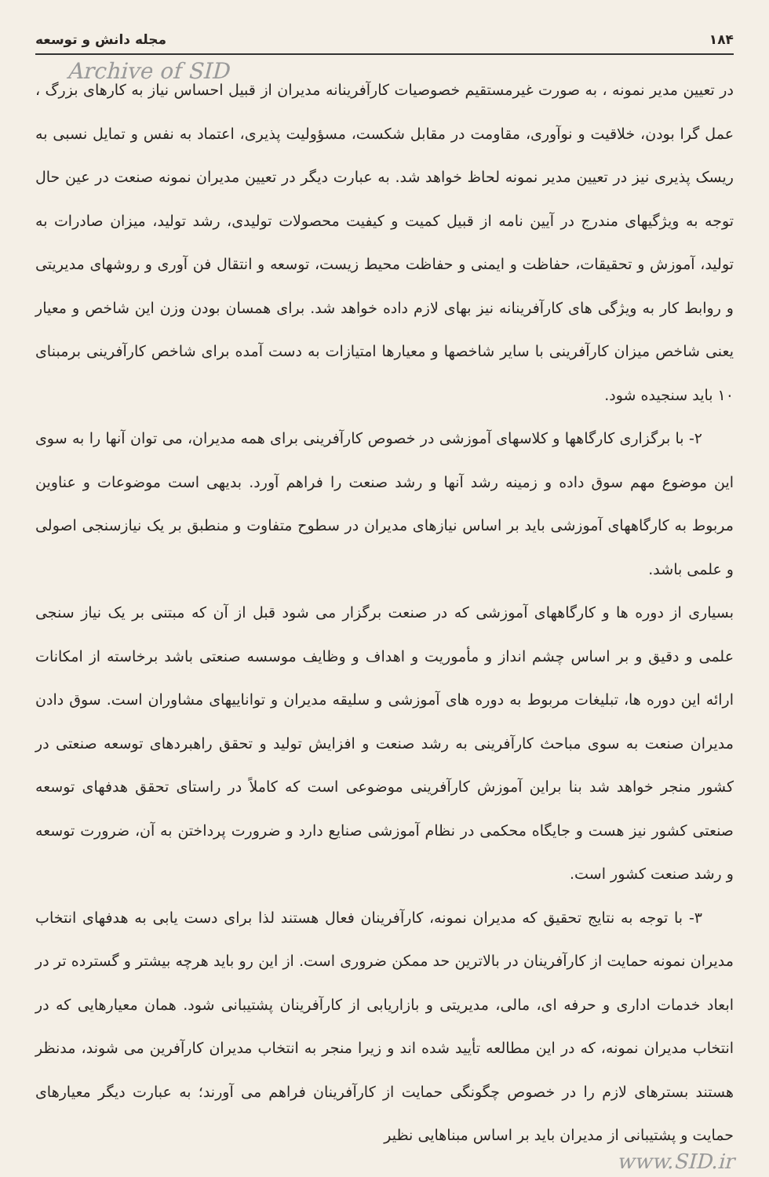۱۸۴ مجله دانش و توسعه
Archive of SID
در تعیین مدیر نمونه ، به صورت غیرمستقیم خصوصیات کارآفرینانه مدیران از قبیل احساس نیاز به کارهای بزرگ ، عمل گرا بودن، خلاقیت و نوآوری، مقاومت در مقابل شکست، مسؤولیت پذیری، اعتماد به نفس و تمایل نسبی به ریسک پذیری نیز در تعیین مدیر نمونه لحاظ خواهد شد. به عبارت دیگر در تعیین مدیران نمونه صنعت در عین حال توجه به ویژگیهای مندرج در آیین نامه از قبیل کمیت و کیفیت محصولات تولیدی، رشد تولید، میزان صادرات به تولید، آموزش و تحقیقات، حفاظت و ایمنی و حفاظت محیط زیست، توسعه و انتقال فن آوری و روشهای مدیریتی و روابط کار به ویژگی های کارآفرینانه نیز بهای لازم داده خواهد شد. برای همسان بودن وزن این شاخص و معیار یعنی شاخص میزان کارآفرینی با سایر شاخصها و معیارها امتیازات به دست آمده برای شاخص کارآفرینی برمبنای ۱۰ باید سنجیده شود.
۲- با برگزاری کارگاهها و کلاسهای آموزشی در خصوص کارآفرینی برای همه مدیران، می توان آنها را به سوی این موضوع مهم سوق داده و زمینه رشد آنها و رشد صنعت را فراهم آورد. بدیهی است موضوعات و عناوین مربوط به کارگاههای آموزشی باید بر اساس نیازهای مدیران در سطوح متفاوت و منطبق بر یک نیازسنجی اصولی و علمی باشد.
بسیاری از دوره ها و کارگاههای آموزشی که در صنعت برگزار می شود قبل از آن که مبتنی بر یک نیاز سنجی علمی و دقیق و بر اساس چشم انداز و مأموریت و اهداف و وظایف موسسه صنعتی باشد برخاسته از امکانات ارائه این دوره ها، تبلیغات مربوط به دوره های آموزشی و سلیقه مدیران و تواناییهای مشاوران است. سوق دادن مدیران صنعت به سوی مباحث کارآفرینی به رشد صنعت و افزایش تولید و تحقق راهبردهای توسعه صنعتی در کشور منجر خواهد شد بنا براین آموزش کارآفرینی موضوعی است که کاملاً در راستای تحقق هدفهای توسعه صنعتی کشور نیز هست و جایگاه محکمی در نظام آموزشی صنایع دارد و ضرورت پرداختن به آن، ضرورت توسعه و رشد صنعت کشور است.
۳- با توجه به نتایج تحقیق که مدیران نمونه، کارآفرینان فعال هستند لذا برای دست یابی به هدفهای انتخاب مدیران نمونه حمایت از کارآفرینان در بالاترین حد ممکن ضروری است. از این رو باید هرچه بیشتر و گسترده تر در ابعاد خدمات اداری و حرفه ای، مالی، مدیریتی و بازاریابی از کارآفرینان پشتیبانی شود. همان معیارهایی که در انتخاب مدیران نمونه، که در این مطالعه تأیید شده اند و زیرا منجر به انتخاب مدیران کارآفرین می شوند، مدنظر هستند بسترهای لازم را در خصوص چگونگی حمایت از کارآفرینان فراهم می آورند؛ به عبارت دیگر معیارهای حمایت و پشتیبانی از مدیران باید بر اساس مبناهایی نظیر
www.SID.ir